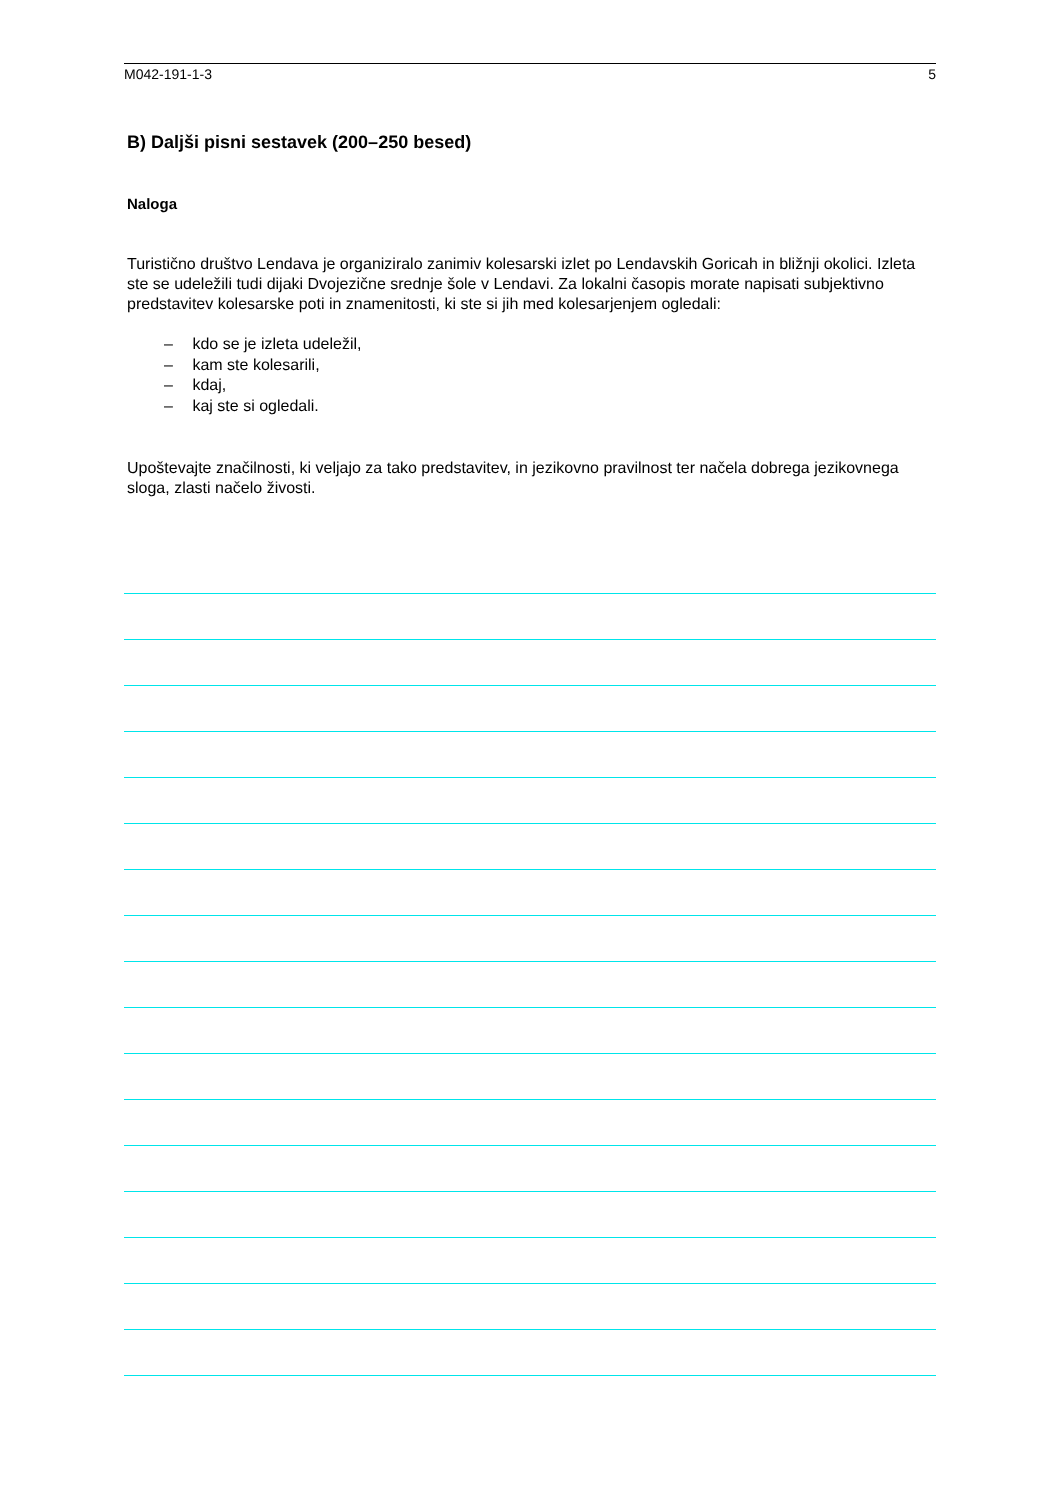M042-191-1-3 5
B) Daljši pisni sestavek (200–250 besed)
Naloga
Turistično društvo Lendava je organiziralo zanimiv kolesarski izlet po Lendavskih Goricah in bližnji okolici. Izleta ste se udeležili tudi dijaki Dvojezične srednje šole v Lendavi. Za lokalni časopis morate napisati subjektivno predstavitev kolesarske poti in znamenitosti, ki ste si jih med kolesarjenjem ogledali:
– kdo se je izleta udeležil,
– kam ste kolesarili,
– kdaj,
– kaj ste si ogledali.
Upoštevajte značilnosti, ki veljajo za tako predstavitev, in jezikovno pravilnost ter načela dobrega jezikovnega sloga, zlasti načelo živosti.